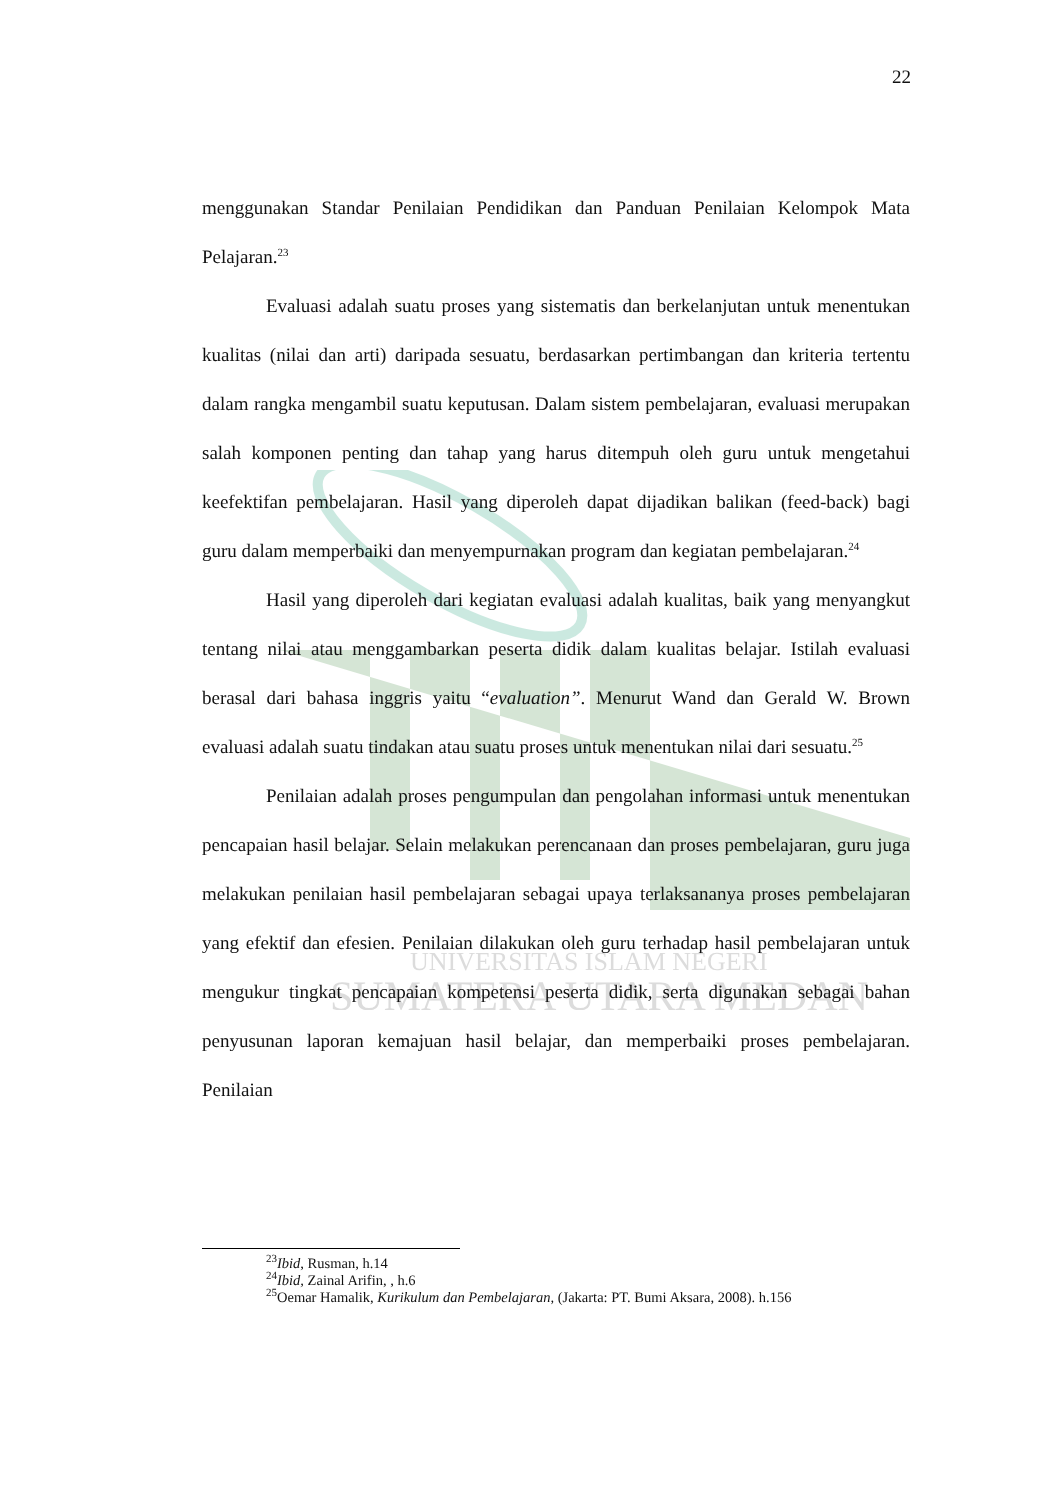UNIVERSITAS ISLAM NEGERI
SUMATERA UTARA MEDAN
22
menggunakan Standar Penilaian Pendidikan dan Panduan Penilaian Kelompok Mata Pelajaran.<sup>23</sup>
Evaluasi adalah suatu proses yang sistematis dan berkelanjutan untuk menentukan kualitas (nilai dan arti) daripada sesuatu, berdasarkan pertimbangan dan kriteria tertentu dalam rangka mengambil suatu keputusan. Dalam sistem pembelajaran, evaluasi merupakan salah komponen penting dan tahap yang harus ditempuh oleh guru untuk mengetahui keefektifan pembelajaran. Hasil yang diperoleh dapat dijadikan balikan (feed-back) bagi guru dalam memperbaiki dan menyempurnakan program dan kegiatan pembelajaran.<sup>24</sup>
Hasil yang diperoleh dari kegiatan evaluasi adalah kualitas, baik yang menyangkut tentang nilai atau menggambarkan peserta didik dalam kualitas belajar. Istilah evaluasi berasal dari bahasa inggris yaitu “evaluation”. Menurut Wand dan Gerald W. Brown evaluasi adalah suatu tindakan atau suatu proses untuk menentukan nilai dari sesuatu.<sup>25</sup>
Penilaian adalah proses pengumpulan dan pengolahan informasi untuk menentukan pencapaian hasil belajar. Selain melakukan perencanaan dan proses pembelajaran, guru juga melakukan penilaian hasil pembelajaran sebagai upaya terlaksananya proses pembelajaran yang efektif dan efesien. Penilaian dilakukan oleh guru terhadap hasil pembelajaran untuk mengukur tingkat pencapaian kompetensi peserta didik, serta digunakan sebagai bahan penyusunan laporan kemajuan hasil belajar, dan memperbaiki proses pembelajaran. Penilaian
<sup>23</sup> Ibid, Rusman, h.14
<sup>24</sup> Ibid, Zainal Arifin, , h.6
<sup>25</sup> Oemar Hamalik, Kurikulum dan Pembelajaran, (Jakarta: PT. Bumi Aksara, 2008). h.156